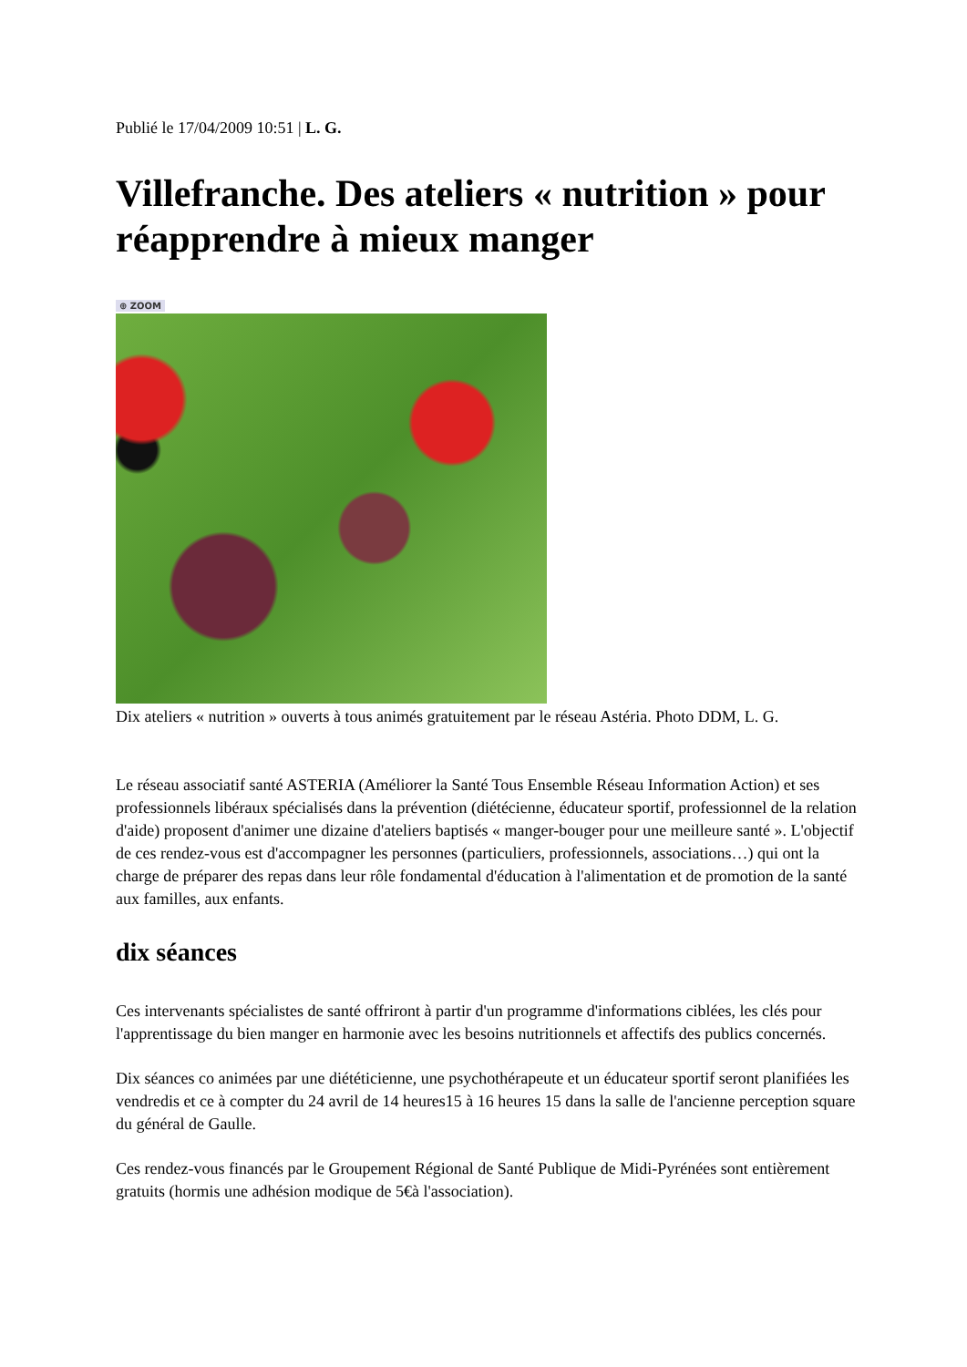Publié le 17/04/2009 10:51 | L. G.
Villefranche. Des ateliers « nutrition » pour réapprendre à mieux manger
⊕ ZOOM
Dix ateliers « nutrition » ouverts à tous animés gratuitement par le réseau Astéria. Photo DDM, L. G.
Le réseau associatif santé ASTERIA (Améliorer la Santé Tous Ensemble Réseau Information Action) et ses professionnels libéraux spécialisés dans la prévention (diétécienne, éducateur sportif, professionnel de la relation d'aide) proposent d'animer une dizaine d'ateliers baptisés « manger-bouger pour une meilleure santé ». L'objectif de ces rendez-vous est d'accompagner les personnes (particuliers, professionnels, associations…) qui ont la charge de préparer des repas dans leur rôle fondamental d'éducation à l'alimentation et de promotion de la santé aux familles, aux enfants.
dix séances
Ces intervenants spécialistes de santé offriront à partir d'un programme d'informations ciblées, les clés pour l'apprentissage du bien manger en harmonie avec les besoins nutritionnels et affectifs des publics concernés.
Dix séances co animées par une diététicienne, une psychothérapeute et un éducateur sportif seront planifiées les vendredis et ce à compter du 24 avril de 14 heures15 à 16 heures 15 dans la salle de l'ancienne perception square du général de Gaulle.
Ces rendez-vous financés par le Groupement Régional de Santé Publique de Midi-Pyrénées sont entièrement gratuits (hormis une adhésion modique de 5€à l'association).